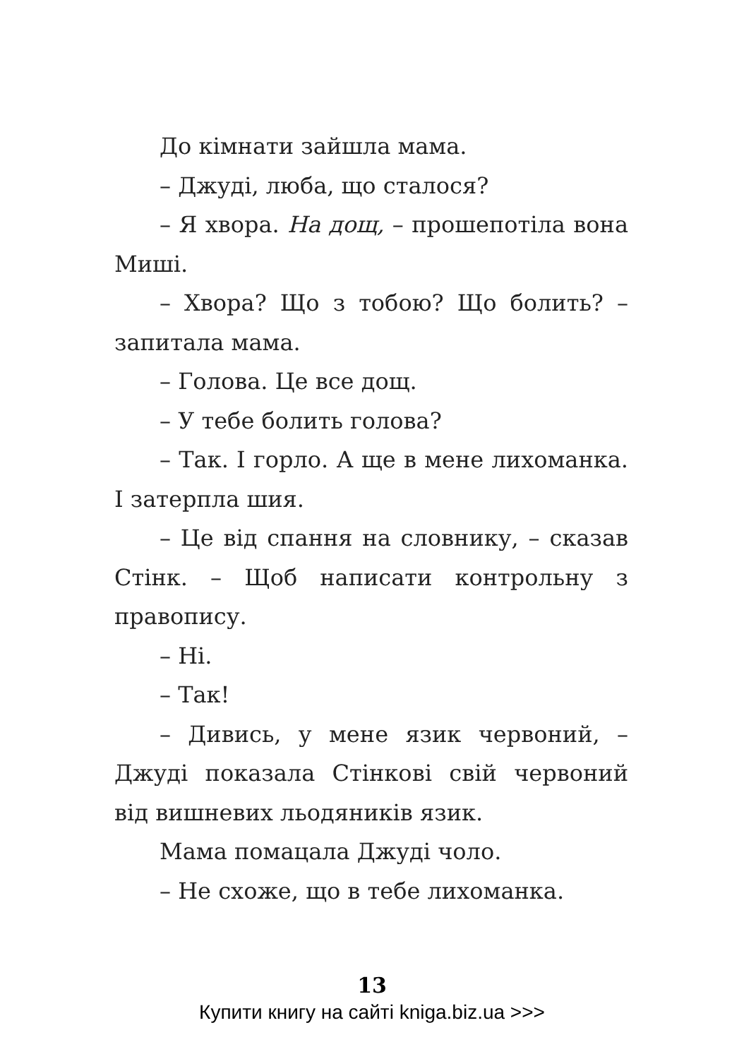До кімнати зайшла мама.
– Джуді, люба, що сталося?
– Я хвора. На дощ, – прошепотіла вона Миші.
– Хвора? Що з тобою? Що болить? – запитала мама.
– Голова. Це все дощ.
– У тебе болить голова?
– Так. І горло. А ще в мене лихоманка. І затерпла шия.
– Це від спання на словнику, – сказав Стінк. – Щоб написати контрольну з правопису.
– Ні.
– Так!
– Дивись, у мене язик червоний, – Джуді показала Стінкові свій червоний від вишневих льодяників язик.
Мама помацала Джуді чоло.
– Не схоже, що в тебе лихоманка.
13
Купити книгу на сайті kniga.biz.ua >>>